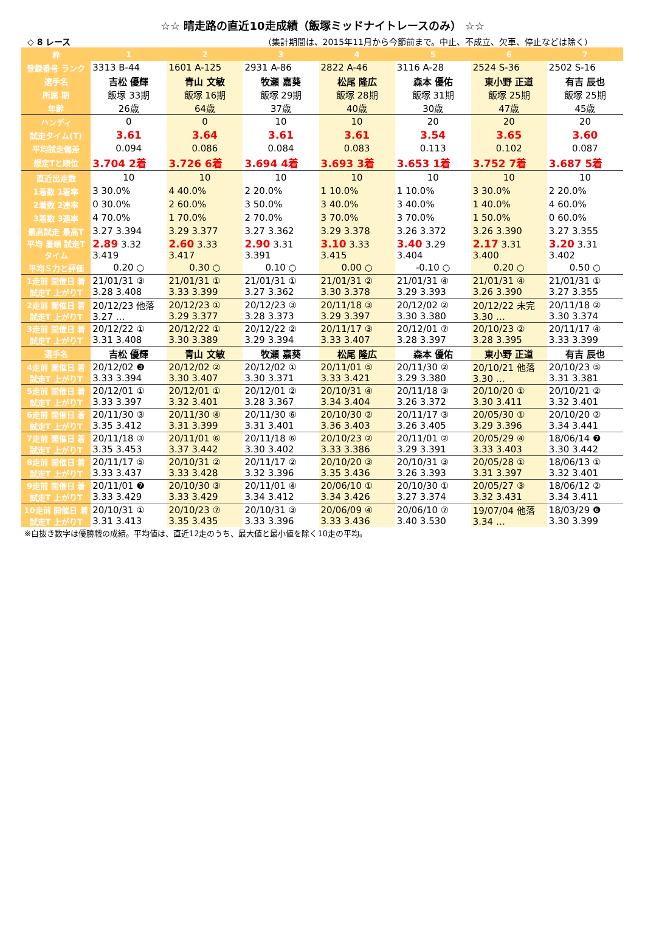☆☆ 晴走路の直近10走成績（飯塚ミッドナイトレースのみ） ☆☆
◇ 8 レース （集計期間は、2015年11月から今節前まで。中止、不成立、欠車、停止などは除く）
| 枠 | 1 | 2 | 3 | 4 | 5 | 6 | 7 |
| --- | --- | --- | --- | --- | --- | --- | --- |
| 登録番号 ランク | 3313 B-44 | 1601 A-125 | 2931 A-86 | 2822 A-46 | 3116 A-28 | 2524 S-36 | 2502 S-16 |
| 選手名 | 吉松 優輝 | 青山 文敏 | 牧瀬 嘉葵 | 松尾 隆広 | 森本 優佑 | 東小野 正道 | 有吉 辰也 |
| 所属 期 | 飯塚 33期 | 飯塚 16期 | 飯塚 29期 | 飯塚 28期 | 飯塚 31期 | 飯塚 25期 | 飯塚 25期 |
| 年齢 | 26歳 | 64歳 | 37歳 | 40歳 | 30歳 | 47歳 | 45歳 |
| ハンディ | 0 | 0 | 10 | 10 | 20 | 20 | 20 |
| 試走タイム(T) | 3.61 | 3.64 | 3.61 | 3.61 | 3.54 | 3.65 | 3.60 |
| 平均試走偏差 | 0.094 | 0.086 | 0.084 | 0.083 | 0.113 | 0.102 | 0.087 |
| 想定Tと順位 | 3.704 2着 | 3.726 6着 | 3.694 4着 | 3.693 3着 | 3.653 1着 | 3.752 7着 | 3.687 5着 |
| 直近出走数 | 10 | 10 | 10 | 10 | 10 | 10 | 10 |
| 1着数 1着率 | 3 30.0% | 4 40.0% | 2 20.0% | 1 10.0% | 1 10.0% | 3 30.0% | 2 20.0% |
| 2着数 2連率 | 0 30.0% | 2 60.0% | 3 50.0% | 3 40.0% | 3 40.0% | 1 40.0% | 4 60.0% |
| 3着数 3連率 | 4 70.0% | 1 70.0% | 2 70.0% | 3 70.0% | 3 70.0% | 1 50.0% | 0 60.0% |
| 最高試走 最高T | 3.27 3.394 | 3.29 3.377 | 3.27 3.362 | 3.29 3.378 | 3.26 3.372 | 3.26 3.390 | 3.27 3.355 |
| 平均 着順 試走T タイム | 2.89 3.32 3.419 | 2.60 3.33 3.417 | 2.90 3.31 3.391 | 3.10 3.33 3.415 | 3.40 3.29 3.404 | 2.17 3.31 3.400 | 3.20 3.31 3.402 |
| 平均Ｓ力と評価 | 0.20 ○ | 0.30 ○ | 0.10 ○ | 0.00 ○ | -0.10 ○ | 0.20 ○ | 0.50 ○ |
| 1走前 開催日 着 試走T 上がりT | 21/01/31 ③ 3.28 3.408 | 21/01/31 ① 3.33 3.399 | 21/01/31 ① 3.27 3.362 | 21/01/31 ② 3.30 3.378 | 21/01/31 ④ 3.29 3.393 | 21/01/31 ④ 3.26 3.390 | 21/01/31 ① 3.27 3.355 |
| 2走前 開催日 着 試走T 上がりT | 20/12/23 他落 3.27 … | 20/12/23 ① 3.29 3.377 | 20/12/23 ③ 3.28 3.373 | 20/11/18 ③ 3.29 3.397 | 20/12/02 ② 3.30 3.380 | 20/12/22 未完 3.30 … | 20/11/18 ② 3.30 3.374 |
| 3走前 開催日 着 試走T 上がりT | 20/12/22 ① 3.31 3.408 | 20/12/22 ① 3.30 3.389 | 20/12/22 ② 3.29 3.394 | 20/11/17 ③ 3.33 3.407 | 20/12/01 ⑦ 3.28 3.397 | 20/10/23 ② 3.28 3.395 | 20/11/17 ④ 3.33 3.399 |
| 選手名 | 吉松 優輝 | 青山 文敏 | 牧瀬 嘉葵 | 松尾 隆広 | 森本 優佑 | 東小野 正道 | 有吉 辰也 |
| 4走前 開催日 着 試走T 上がりT | 20/12/02 ❸ 3.33 3.394 | 20/12/02 ② 3.30 3.407 | 20/12/02 ① 3.30 3.371 | 20/11/01 ⑤ 3.33 3.421 | 20/11/30 ② 3.29 3.380 | 20/10/21 他落 3.30 … | 20/10/23 ⑤ 3.31 3.381 |
| 5走前 開催日 着 試走T 上がりT | 20/12/01 ① 3.33 3.397 | 20/12/01 ① 3.32 3.401 | 20/12/01 ② 3.28 3.367 | 20/10/31 ④ 3.34 3.404 | 20/11/18 ③ 3.26 3.372 | 20/10/20 ① 3.30 3.411 | 20/10/21 ② 3.32 3.401 |
| 6走前 開催日 着 試走T 上がりT | 20/11/30 ③ 3.35 3.412 | 20/11/30 ④ 3.31 3.399 | 20/11/30 ⑥ 3.31 3.401 | 20/10/30 ② 3.36 3.403 | 20/11/17 ③ 3.26 3.405 | 20/05/30 ① 3.29 3.396 | 20/10/20 ② 3.34 3.441 |
| 7走前 開催日 着 試走T 上がりT | 20/11/18 ③ 3.35 3.453 | 20/11/01 ⑥ 3.37 3.442 | 20/11/18 ⑥ 3.30 3.402 | 20/10/23 ② 3.33 3.386 | 20/11/01 ② 3.29 3.391 | 20/05/29 ④ 3.33 3.403 | 18/06/14 ❼ 3.30 3.442 |
| 8走前 開催日 着 試走T 上がりT | 20/11/17 ⑤ 3.33 3.437 | 20/10/31 ② 3.33 3.428 | 20/11/17 ② 3.32 3.396 | 20/10/20 ③ 3.35 3.436 | 20/10/31 ③ 3.26 3.393 | 20/05/28 ① 3.31 3.397 | 18/06/13 ① 3.32 3.401 |
| 9走前 開催日 着 試走T 上がりT | 20/11/01 ❼ 3.33 3.429 | 20/10/30 ③ 3.33 3.429 | 20/11/01 ④ 3.34 3.412 | 20/06/10 ① 3.34 3.426 | 20/10/30 ① 3.27 3.374 | 20/05/27 ③ 3.32 3.431 | 18/06/12 ② 3.34 3.411 |
| 10走前 開催日 着 試走T 上がりT | 20/10/31 ① 3.31 3.413 | 20/10/23 ⑦ 3.35 3.435 | 20/10/31 ③ 3.33 3.396 | 20/06/09 ④ 3.33 3.436 | 20/06/10 ⑦ 3.40 3.530 | 19/07/04 他落 3.34 … | 18/03/29 ❻ 3.30 3.399 |
※白抜き数字は優勝戦の成績。平均値は、直近12走のうち、最大値と最小値を除く10走の平均。